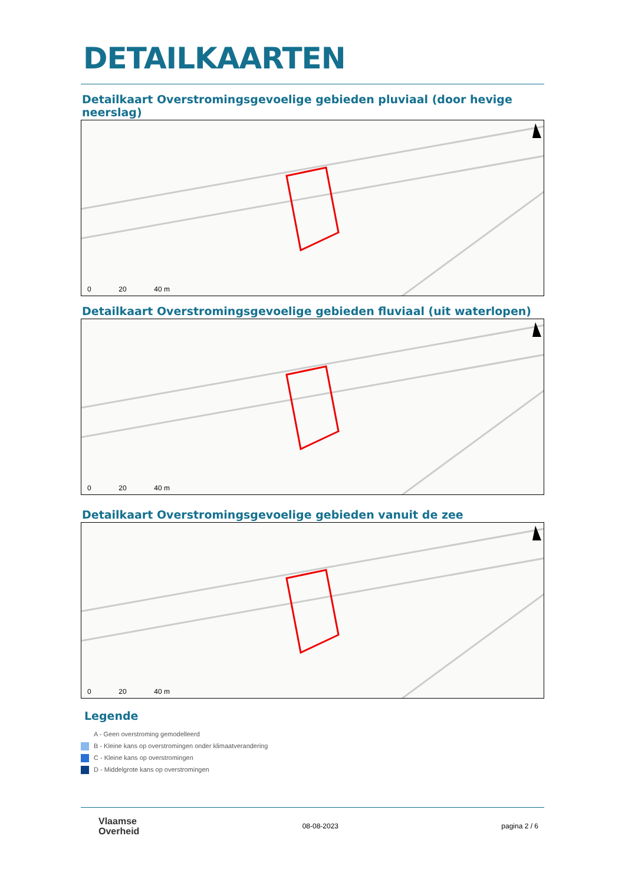DETAILKAARTEN
Detailkaart Overstromingsgevoelige gebieden pluviaal (door hevige neerslag)
0 20 40 m
Detailkaart Overstromingsgevoelige gebieden fluviaal (uit waterlopen)
0 20 40 m
Detailkaart Overstromingsgevoelige gebieden vanuit de zee
0 20 40 m
Legende
A - Geen overstroming gemodelleerd
B - Kleine kans op overstromingen onder klimaatverandering
C - Kleine kans op overstromingen
D - Middelgrote kans op overstromingen
Vlaamse
Overheid
08-08-2023 pagina 2 / 6